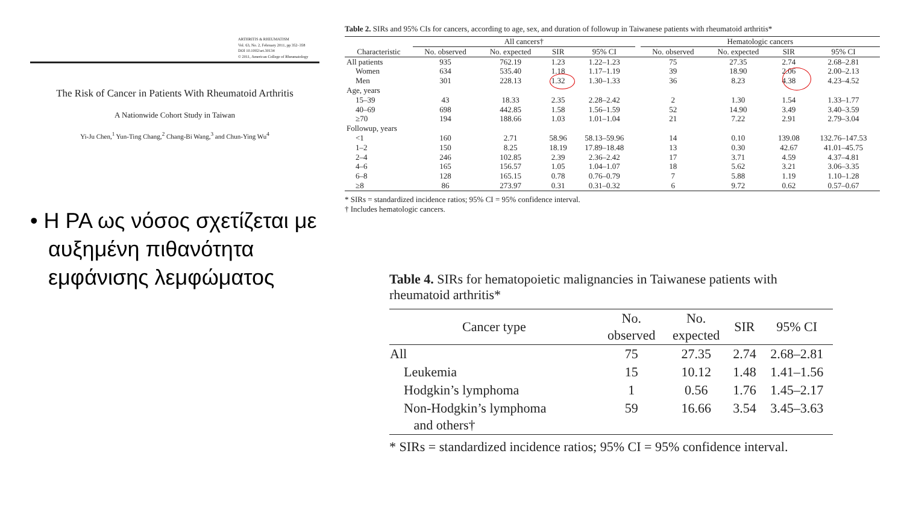ARTHRITIS & RHEUMATISM
Vol. 63, No. 2, February 2011, pp 352–358
DOI 10.1002/art.30134
© 2011, American College of Rheumatology
The Risk of Cancer in Patients With Rheumatoid Arthritis
A Nationwide Cohort Study in Taiwan
Yi-Ju Chen,<sup>1</sup> Yun-Ting Chang,<sup>2</sup> Chang-Bi Wang,<sup>3</sup> and Chun-Ying Wu<sup>4</sup>
• Η ΡΑ ως νόσος σχετίζεται με αυξημένη πιθανότητα εμφάνισης λεμφώματος
Table 2. SIRs and 95% CIs for cancers, according to age, sex, and duration of followup in Taiwanese patients with rheumatoid arthritis*
| | All cancers† | | | | | Hematologic cancers | | | |
| --- | --- | --- | --- | --- | --- | --- | --- | --- | --- |
| Characteristic | No. observed | No. expected | SIR | 95% CI | | No. observed | No. expected | SIR | 95% CI |
| All patients | 935 | 762.19 | 1.23 | 1.22–1.23 | | 75 | 27.35 | 2.74 | 2.68–2.81 |
| Women | 634 | 535.40 | 1.18 | 1.17–1.19 | | 39 | 18.90 | 2.06 | 2.00–2.13 |
| Men | 301 | 228.13 | 1.32 | 1.30–1.33 | | 36 | 8.23 | 4.38 | 4.23–4.52 |
| Age, years | | | | | | | | | |
| 15–39 | 43 | 18.33 | 2.35 | 2.28–2.42 | | 2 | 1.30 | 1.54 | 1.33–1.77 |
| 40–69 | 698 | 442.85 | 1.58 | 1.56–1.59 | | 52 | 14.90 | 3.49 | 3.40–3.59 |
| ≥70 | 194 | 188.66 | 1.03 | 1.01–1.04 | | 21 | 7.22 | 2.91 | 2.79–3.04 |
| Followup, years | | | | | | | | | |
| <1 | 160 | 2.71 | 58.96 | 58.13–59.96 | | 14 | 0.10 | 139.08 | 132.76–147.53 |
| 1–2 | 150 | 8.25 | 18.19 | 17.89–18.48 | | 13 | 0.30 | 42.67 | 41.01–45.75 |
| 2–4 | 246 | 102.85 | 2.39 | 2.36–2.42 | | 17 | 3.71 | 4.59 | 4.37–4.81 |
| 4–6 | 165 | 156.57 | 1.05 | 1.04–1.07 | | 18 | 5.62 | 3.21 | 3.06–3.35 |
| 6–8 | 128 | 165.15 | 0.78 | 0.76–0.79 | | 7 | 5.88 | 1.19 | 1.10–1.28 |
| ≥8 | 86 | 273.97 | 0.31 | 0.31–0.32 | | 6 | 9.72 | 0.62 | 0.57–0.67 |
* SIRs = standardized incidence ratios; 95% CI = 95% confidence interval.
† Includes hematologic cancers.
Table 4. SIRs for hematopoietic malignancies in Taiwanese patients with rheumatoid arthritis*
| Cancer type | No. observed | No. expected | SIR | 95% CI |
| --- | --- | --- | --- | --- |
| All | 75 | 27.35 | 2.74 | 2.68–2.81 |
| Leukemia | 15 | 10.12 | 1.48 | 1.41–1.56 |
| Hodgkin’s lymphoma | 1 | 0.56 | 1.76 | 1.45–2.17 |
| Non-Hodgkin’s lymphoma and others† | 59 | 16.66 | 3.54 | 3.45–3.63 |
* SIRs = standardized incidence ratios; 95% CI = 95% confidence interval.